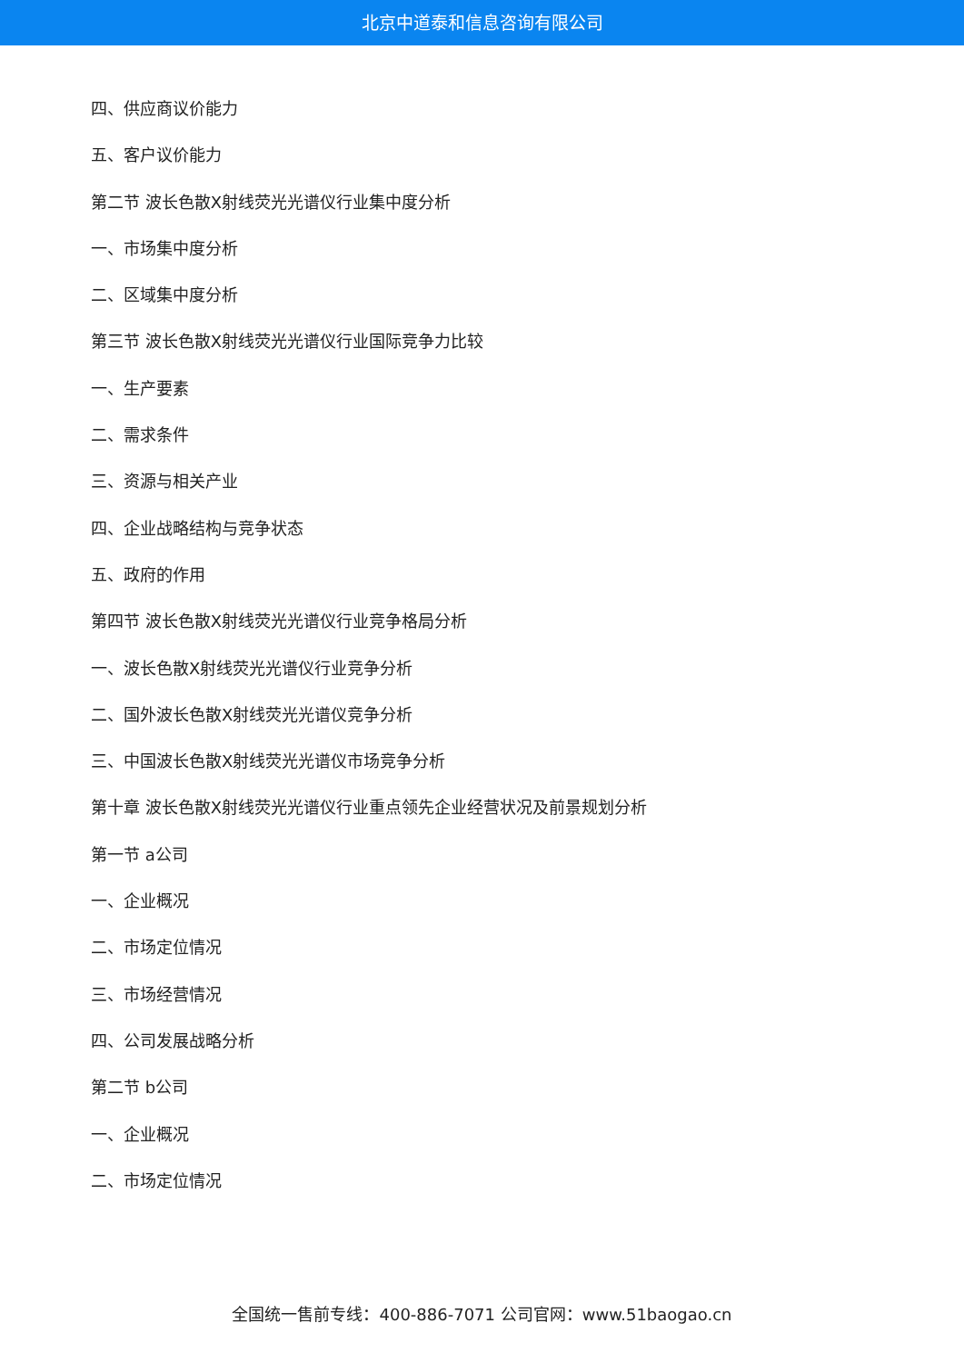北京中道泰和信息咨询有限公司
四、供应商议价能力
五、客户议价能力
第二节 波长色散X射线荧光光谱仪行业集中度分析
一、市场集中度分析
二、区域集中度分析
第三节 波长色散X射线荧光光谱仪行业国际竞争力比较
一、生产要素
二、需求条件
三、资源与相关产业
四、企业战略结构与竞争状态
五、政府的作用
第四节 波长色散X射线荧光光谱仪行业竞争格局分析
一、波长色散X射线荧光光谱仪行业竞争分析
二、国外波长色散X射线荧光光谱仪竞争分析
三、中国波长色散X射线荧光光谱仪市场竞争分析
第十章 波长色散X射线荧光光谱仪行业重点领先企业经营状况及前景规划分析
第一节 a公司
一、企业概况
二、市场定位情况
三、市场经营情况
四、公司发展战略分析
第二节 b公司
一、企业概况
二、市场定位情况
全国统一售前专线：400-886-7071 公司官网：www.51baogao.cn